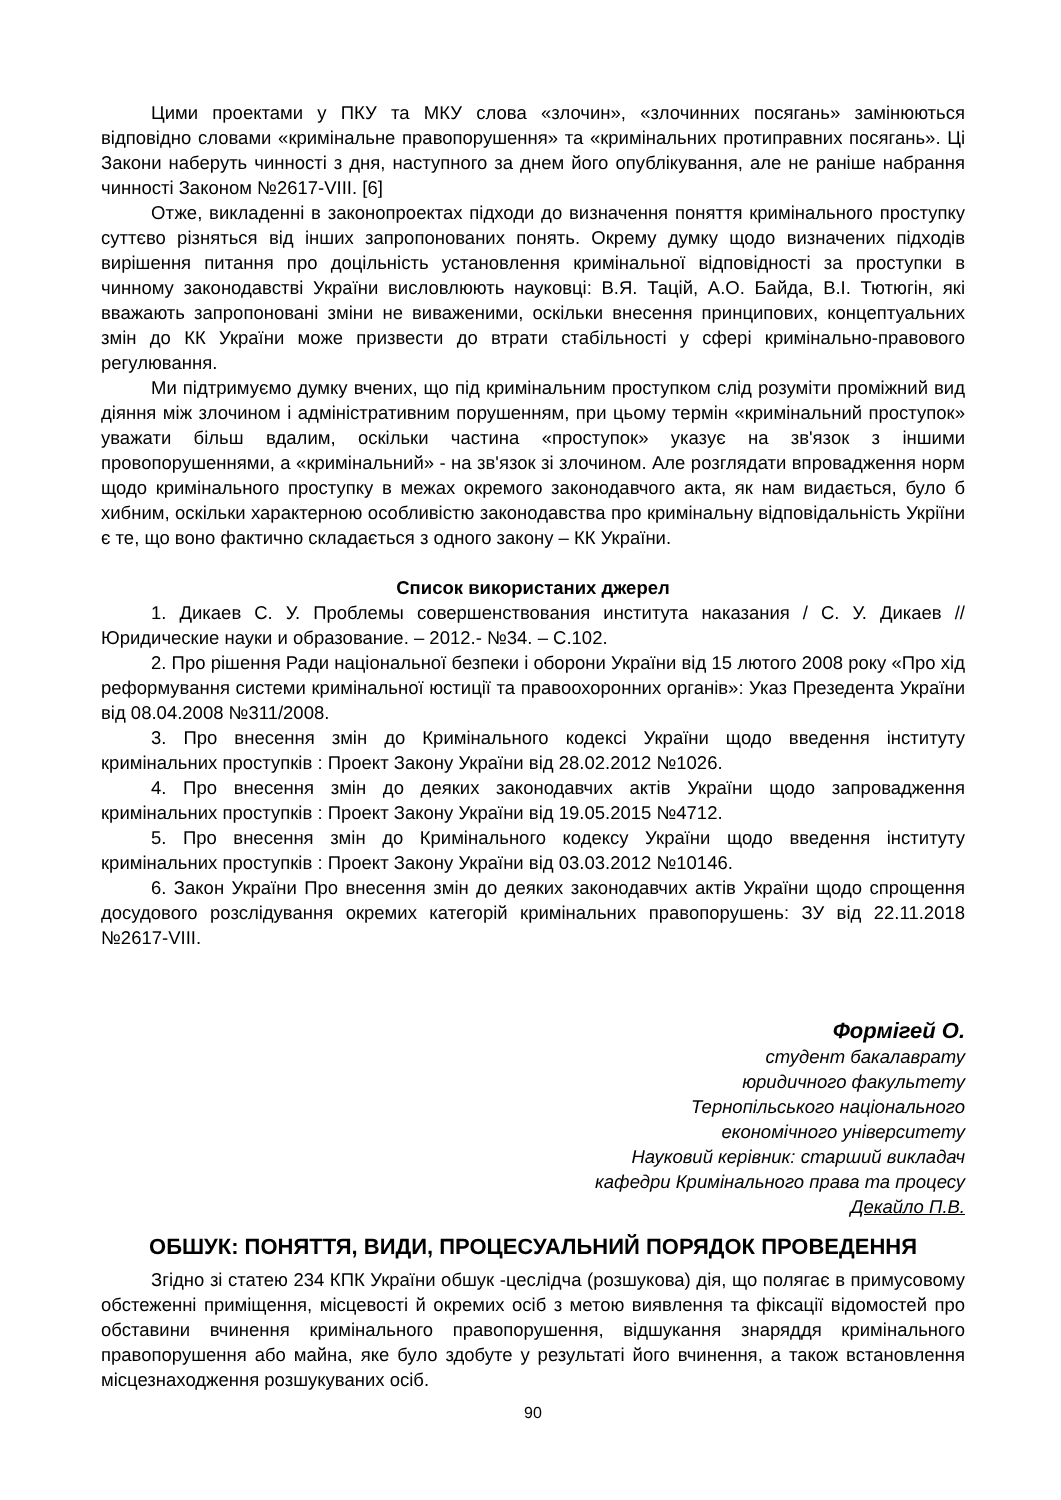Цими проектами у ПКУ та МКУ слова «злочин», «злочинних посягань» замінюються відповідно словами «кримінальне правопорушення» та «кримінальних протиправних посягань». Ці Закони наберуть чинності з дня, наступного за днем його опублікування, але не раніше набрання чинності Законом №2617-VIII. [6]
Отже, викладенні в законопроектах підходи до визначення поняття кримінального проступку суттєво різняться від інших запропонованих понять. Окрему думку щодо визначених підходів вирішення питання про доцільність установлення кримінальної відповідності за проступки в чинному законодавстві України висловлюють науковці: В.Я. Тацій, А.О. Байда, В.І. Тютюгін, які вважають запропоновані зміни не виваженими, оскільки внесення принципових, концептуальних змін до КК України може призвести до втрати стабільності у сфері кримінально-правового регулювання.
Ми підтримуємо думку вчених, що під кримінальним проступком слід розуміти проміжний вид діяння між злочином і адміністративним порушенням, при цьому термін «кримінальний проступок» уважати більш вдалим, оскільки частина «проступок» указує на зв'язок з іншими провопорушеннями, а «кримінальний» - на зв'язок зі злочином. Але розглядати впровадження норм щодо кримінального проступку в межах окремого законодавчого акта, як нам видається, було б хибним, оскільки характерною особливістю законодавства про кримінальну відповідальність Укріїни є те, що воно фактично складається з одного закону – КК України.
Список використаних джерел
1. Дикаев С. У. Проблемы совершенствования института наказания / С. У. Дикаев // Юридические науки и образование. – 2012.- №34. – С.102.
2. Про рішення Ради національної безпеки і оборони України від 15 лютого 2008 року «Про хід реформування системи кримінальної юстиції та правоохоронних органів»: Указ Презедента України від 08.04.2008 №311/2008.
3. Про внесення змін до Кримінального кодексі України щодо введення інституту кримінальних проступків : Проект Закону України від 28.02.2012 №1026.
4. Про внесення змін до деяких законодавчих актів України щодо запровадження кримінальних проступків : Проект Закону України від 19.05.2015 №4712.
5. Про внесення змін до Кримінального кодексу України щодо введення інституту кримінальних проступків : Проект Закону України від 03.03.2012 №10146.
6. Закон України Про внесення змін до деяких законодавчих актів України щодо спрощення досудового розслідування окремих категорій кримінальних правопорушень: ЗУ від 22.11.2018 №2617-VIII.
Формігей О.
студент бакалаврату
юридичного факультету
Тернопільського національного
економічного університету
Науковий керівник: старший викладач
кафедри Кримінального права та процесу
Декайло П.В.
ОБШУК: ПОНЯТТЯ, ВИДИ, ПРОЦЕСУАЛЬНИЙ ПОРЯДОК ПРОВЕДЕННЯ
Згідно зі статею 234 КПК України обшук -цеслідча (розшукова) дія, що полягає в примусовому обстеженні приміщення, місцевості й окремих осіб з метою виявлення та фіксації відомостей про обставини вчинення кримінального правопорушення, відшукання знаряддя кримінального правопорушення або майна, яке було здобуте у результаті його вчинення, а також встановлення місцезнаходження розшукуваних осіб.
90